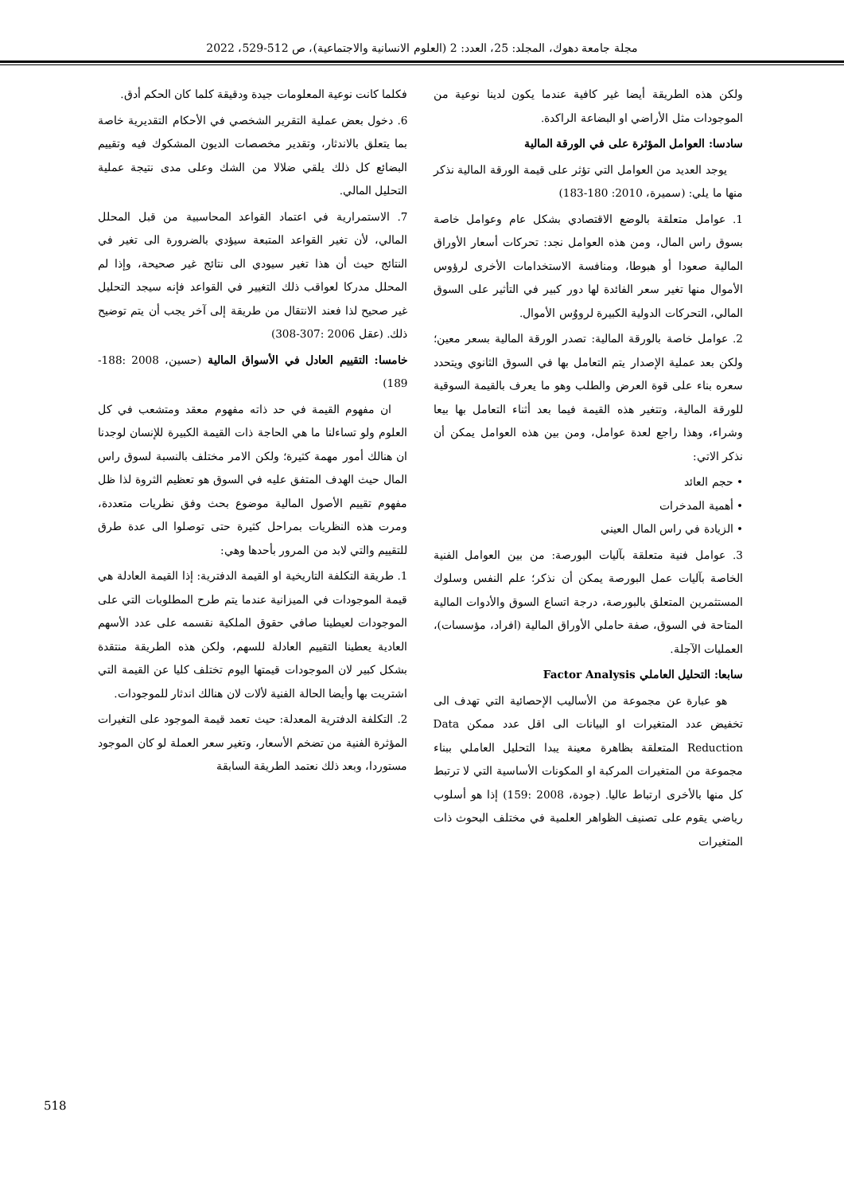مجلة جامعة دهوك، المجلد: 25، العدد: 2 (العلوم الانسانية والاجتماعية)، ص 512-529، 2022
فكلما كانت نوعية المعلومات جيدة ودقيقة كلما كان الحكم أدق.
6. دخول بعض عملية التقرير الشخصي في الأحكام التقديرية خاصة بما يتعلق بالاندثار، وتقدير مخصصات الديون المشكوك فيه وتقييم البضائع كل ذلك يلقي ضلالا من الشك وعلى مدى نتيجة عملية التحليل المالي.
7. الاستمرارية في اعتماد القواعد المحاسبية من قبل المحلل المالي، لأن تغير القواعد المتبعة سيؤدي بالضرورة الى تغير في النتائج حيث أن هذا تغير سيودي الى نتائج غير صحيحة، وإذا لم المحلل مدركا لعواقب ذلك التغيير في القواعد فإنه سيجد التحليل غير صحيح لذا فعند الانتقال من طريقة إلى آخر يجب أن يتم توضيح ذلك. (عقل 2006 :307-308)
خامسا: التقييم العادل في الأسواق المالية (حسين، 2008 :188-189)
ان مفهوم القيمة في حد ذاته مفهوم معقد ومتشعب في كل العلوم ولو تساءلنا ما هي الحاجة ذات القيمة الكبيرة للإنسان لوجدنا ان هنالك أمور مهمة كثيرة؛ ولكن الامر مختلف بالنسبة لسوق راس المال حيث الهدف المتفق عليه في السوق هو تعظيم الثروة لذا ظل مفهوم تقييم الأصول المالية موضوع بحث وفق نظريات متعددة، ومرت هذه النظريات بمراحل كثيرة حتى توصلوا الى عدة طرق للتقييم والتي لابد من المرور بأحدها وهي:
1. طريقة التكلفة التاريخية او القيمة الدفترية: إذا القيمة العادلة هي قيمة الموجودات في الميزانية عندما يتم طرح المطلوبات التي على الموجودات لعيطينا صافي حقوق الملكية نقسمه على عدد الأسهم العادية يعطينا التقييم العادلة للسهم، ولكن هذه الطريقة منتقدة بشكل كبير لان الموجودات قيمتها اليوم تختلف كليا عن القيمة التي اشتريت بها وأيضا الحالة الفنية لألات لان هنالك اندثار للموجودات.
2. التكلفة الدفترية المعدلة: حيث تعمد قيمة الموجود على التغيرات المؤثرة الفنية من تضخم الأسعار، وتغير سعر العملة لو كان الموجود مستوردا، وبعد ذلك نعتمد الطريقة السابقة
ولكن هذه الطريقة أيضا غير كافية عندما يكون لدينا نوعية من الموجودات مثل الأراضي او البضاعة الراكدة.
سادسا: العوامل المؤثرة على في الورقة المالية
يوجد العديد من العوامل التي تؤثر على قيمة الورقة المالية نذكر منها ما يلي: (سميرة، 2010: 180-183)
1. عوامل متعلقة بالوضع الاقتصادي بشكل عام وعوامل خاصة بسوق راس المال، ومن هذه العوامل نجد: تحركات أسعار الأوراق المالية صعودا أو هبوطا، ومنافسة الاستخدامات الأخرى لرؤوس الأموال منها تغير سعر الفائدة لها دور كبير في التأثير على السوق المالي، التحركات الدولية الكبيرة لرووٌس الأموال.
2. عوامل خاصة بالورقة المالية: تصدر الورقة المالية بسعر معين؛ ولكن بعد عملية الإصدار يتم التعامل بها في السوق الثانوي ويتحدد سعره بناء على قوة العرض والطلب وهو ما يعرف بالقيمة السوقية للورقة المالية، وتتغير هذه القيمة فيما بعد أثناء التعامل بها بيعا وشراء، وهذا راجع لعدة عوامل، ومن بين هذه العوامل يمكن أن نذكر الاتي:
• حجم العائد
• أهمية المدخرات
• الزيادة في راس المال العيني
3. عوامل فنية متعلقة بآليات البورصة: من بين العوامل الفنية الخاصة بآليات عمل البورصة يمكن أن نذكر؛ علم النفس وسلوك المستثمرين المتعلق بالبورصة، درجة اتساع السوق والأدوات المالية المتاحة في السوق، صفة حاملي الأوراق المالية (افراد، مؤسسات)، العمليات الآجلة.
سابعا: التحليل العاملي Factor Analysis
هو عبارة عن مجموعة من الأساليب الإحصائية التي تهدف الى تخفيض عدد المتغيرات او البيانات الى اقل عدد ممكن Data Reduction المتعلقة بظاهرة معينة يبدا التحليل العاملي ببناء مجموعة من المتغيرات المركبة او المكونات الأساسية التي لا ترتبط كل منها بالأخرى ارتباط عاليا. (جودة، 2008 :159) إذا هو أسلوب رياضي يقوم على تصنيف الظواهر العلمية في مختلف البحوث ذات المتغيرات
518